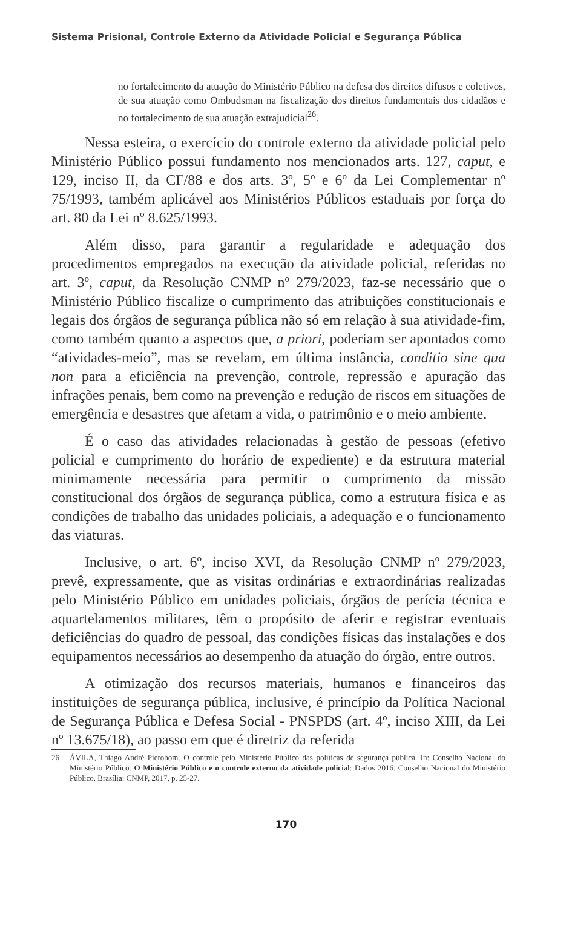Sistema Prisional, Controle Externo da Atividade Policial e Segurança Pública
no fortalecimento da atuação do Ministério Público na defesa dos direitos difusos e coletivos, de sua atuação como Ombudsman na fiscalização dos direitos fundamentais dos cidadãos e no fortalecimento de sua atuação extrajudicial<sup>26</sup>.
Nessa esteira, o exercício do controle externo da atividade policial pelo Ministério Público possui fundamento nos mencionados arts. 127, caput, e 129, inciso II, da CF/88 e dos arts. 3º, 5º e 6º da Lei Complementar nº 75/1993, também aplicável aos Ministérios Públicos estaduais por força do art. 80 da Lei nº 8.625/1993.
Além disso, para garantir a regularidade e adequação dos procedimentos empregados na execução da atividade policial, referidas no art. 3º, caput, da Resolução CNMP nº 279/2023, faz-se necessário que o Ministério Público fiscalize o cumprimento das atribuições constitucionais e legais dos órgãos de segurança pública não só em relação à sua atividade-fim, como também quanto a aspectos que, a priori, poderiam ser apontados como “atividades-meio”, mas se revelam, em última instância, conditio sine qua non para a eficiência na prevenção, controle, repressão e apuração das infrações penais, bem como na prevenção e redução de riscos em situações de emergência e desastres que afetam a vida, o patrimônio e o meio ambiente.
É o caso das atividades relacionadas à gestão de pessoas (efetivo policial e cumprimento do horário de expediente) e da estrutura material minimamente necessária para permitir o cumprimento da missão constitucional dos órgãos de segurança pública, como a estrutura física e as condições de trabalho das unidades policiais, a adequação e o funcionamento das viaturas.
Inclusive, o art. 6º, inciso XVI, da Resolução CNMP nº 279/2023, prevê, expressamente, que as visitas ordinárias e extraordinárias realizadas pelo Ministério Público em unidades policiais, órgãos de perícia técnica e aquartelamentos militares, têm o propósito de aferir e registrar eventuais deficiências do quadro de pessoal, das condições físicas das instalações e dos equipamentos necessários ao desempenho da atuação do órgão, entre outros.
A otimização dos recursos materiais, humanos e financeiros das instituições de segurança pública, inclusive, é princípio da Política Nacional de Segurança Pública e Defesa Social - PNSPDS (art. 4º, inciso XIII, da Lei nº 13.675/18), ao passo em que é diretriz da referida
26 ÁVILA, Thiago André Pierobom. O controle pelo Ministério Público das políticas de segurança pública. In: Conselho Nacional do Ministério Público. O Ministério Público e o controle externo da atividade policial: Dados 2016. Conselho Nacional do Ministério Público. Brasília: CNMP, 2017, p. 25-27.
170